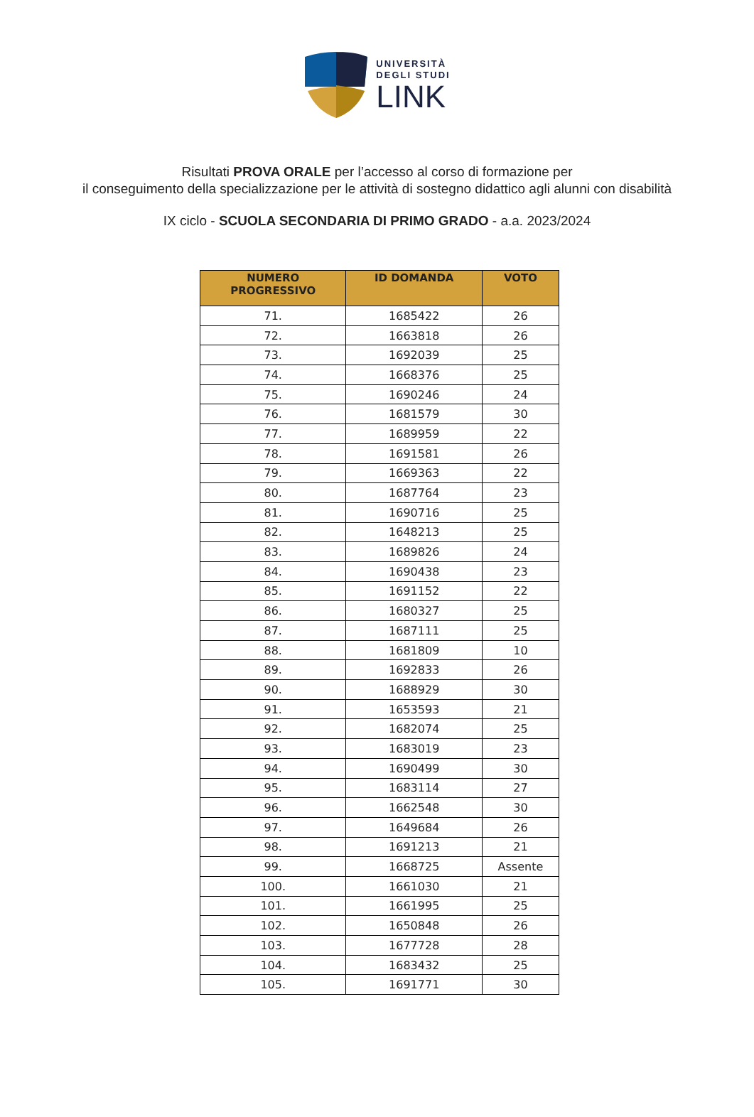UNIVERSITÀ
DEGLI STUDI
LINK
Risultati PROVA ORALE per l’accesso al corso di formazione per
il conseguimento della specializzazione per le attività di sostegno didattico agli alunni con disabilità
IX ciclo - SCUOLA SECONDARIA DI PRIMO GRADO - a.a. 2023/2024
| NUMERO PROGRESSIVO | ID DOMANDA | VOTO |
| --- | --- | --- |
| 71. | 1685422 | 26 |
| 72. | 1663818 | 26 |
| 73. | 1692039 | 25 |
| 74. | 1668376 | 25 |
| 75. | 1690246 | 24 |
| 76. | 1681579 | 30 |
| 77. | 1689959 | 22 |
| 78. | 1691581 | 26 |
| 79. | 1669363 | 22 |
| 80. | 1687764 | 23 |
| 81. | 1690716 | 25 |
| 82. | 1648213 | 25 |
| 83. | 1689826 | 24 |
| 84. | 1690438 | 23 |
| 85. | 1691152 | 22 |
| 86. | 1680327 | 25 |
| 87. | 1687111 | 25 |
| 88. | 1681809 | 10 |
| 89. | 1692833 | 26 |
| 90. | 1688929 | 30 |
| 91. | 1653593 | 21 |
| 92. | 1682074 | 25 |
| 93. | 1683019 | 23 |
| 94. | 1690499 | 30 |
| 95. | 1683114 | 27 |
| 96. | 1662548 | 30 |
| 97. | 1649684 | 26 |
| 98. | 1691213 | 21 |
| 99. | 1668725 | Assente |
| 100. | 1661030 | 21 |
| 101. | 1661995 | 25 |
| 102. | 1650848 | 26 |
| 103. | 1677728 | 28 |
| 104. | 1683432 | 25 |
| 105. | 1691771 | 30 |